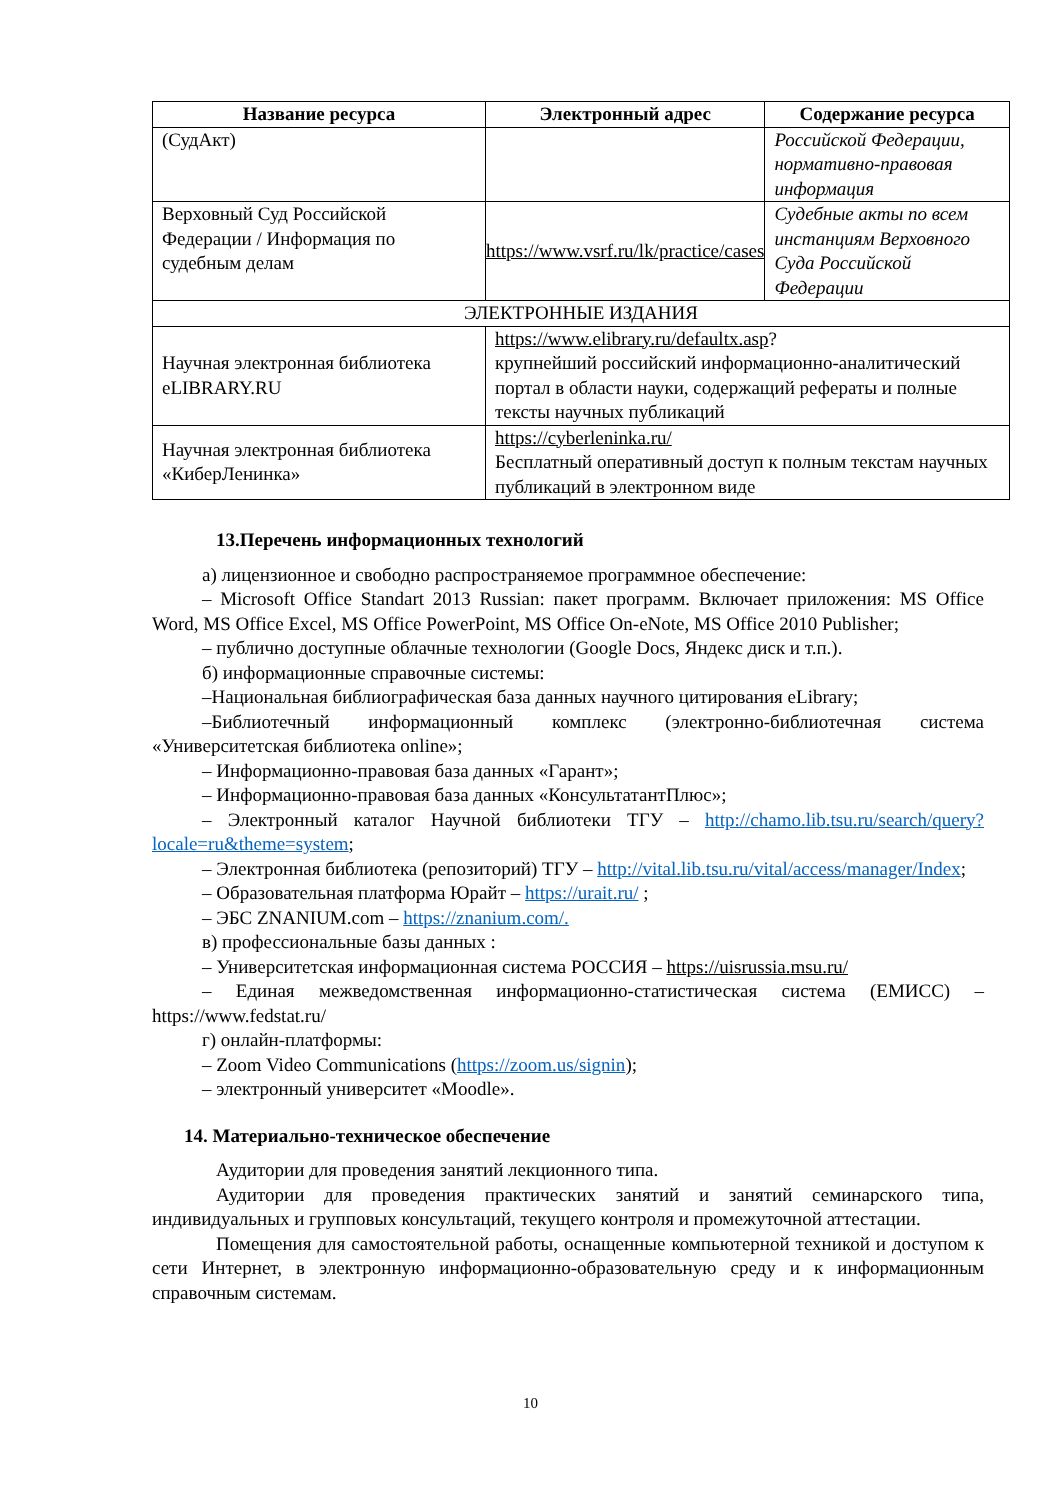| Название ресурса | Электронный адрес | Содержание ресурса |
| --- | --- | --- |
| (СудАкт) | | Российской Федерации, нормативно-правовая информация |
| Верховный Суд Российской Федерации / Информация по судебным делам | https://www.vsrf.ru/lk/practice/cases | Судебные акты по всем инстанциям Верховного Суда Российской Федерации |
| ЭЛЕКТРОННЫЕ ИЗДАНИЯ | | |
| Научная электронная библиотека eLIBRARY.RU | https://www.elibrary.ru/defaultx.asp ? крупнейший российский информационно-аналитический портал в области науки, содержащий рефераты и полные тексты научных публикаций | |
| Научная электронная библиотека «КиберЛенинка» | https://cyberleninka.ru/ Бесплатный оперативный доступ к полным текстам научных публикаций в электронном виде | |
13.Перечень информационных технологий
а) лицензионное и свободно распространяемое программное обеспечение:
– Microsoft Office Standart 2013 Russian: пакет программ. Включает приложения: MS Office Word, MS Office Excel, MS Office PowerPoint, MS Office On-eNote, MS Office 2010 Publisher;
– публично доступные облачные технологии (Google Docs, Яндекс диск и т.п.).
б) информационные справочные системы:
–Национальная библиографическая база данных научного цитирования eLibrary;
–Библиотечный информационный комплекс (электронно-библиотечная система «Университетская библиотека online»;
– Информационно-правовая база данных «Гарант»;
– Информационно-правовая база данных «КонсультатантПлюс»;
– Электронный каталог Научной библиотеки ТГУ – http://chamo.lib.tsu.ru/search/query?locale=ru&theme=system;
– Электронная библиотека (репозиторий) ТГУ – http://vital.lib.tsu.ru/vital/access/manager/Index;
– Образовательная платформа Юрайт – https://urait.ru/ ;
– ЭБС ZNANIUM.com – https://znanium.com/.
в) профессиональные базы данных :
– Университетская информационная система РОССИЯ – https://uisrussia.msu.ru/
– Единая межведомственная информационно-статистическая система (ЕМИСС) – https://www.fedstat.ru/
г) онлайн-платформы:
– Zoom Video Communications (https://zoom.us/signin);
– электронный университет «Moodle».
14. Материально-техническое обеспечение
Аудитории для проведения занятий лекционного типа.
Аудитории для проведения практических занятий и занятий семинарского типа, индивидуальных и групповых консультаций, текущего контроля и промежуточной аттестации.
Помещения для самостоятельной работы, оснащенные компьютерной техникой и доступом к сети Интернет, в электронную информационно-образовательную среду и к информационным справочным системам.
10